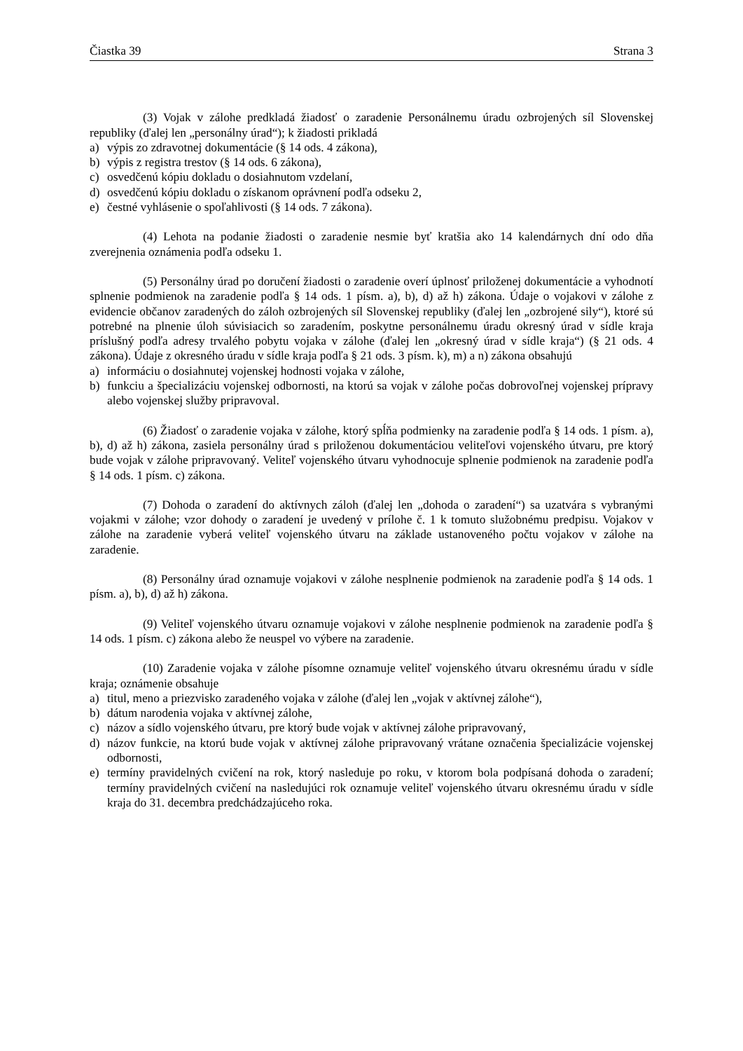Čiastka 39 Strana 3
(3) Vojak v zálohe predkladá žiadosť o zaradenie Personálnemu úradu ozbrojených síl Slovenskej republiky (ďalej len „personálny úrad“); k žiadosti prikladá
a) výpis zo zdravotnej dokumentácie (§ 14 ods. 4 zákona),
b) výpis z registra trestov (§ 14 ods. 6 zákona),
c) osvedčenú kópiu dokladu o dosiahnutom vzdelaní,
d) osvedčenú kópiu dokladu o získanom oprávnení podľa odseku 2,
e) čestné vyhlásenie o spoľahlivosti (§ 14 ods. 7 zákona).
(4) Lehota na podanie žiadosti o zaradenie nesmie byť kratšia ako 14 kalendárnych dní odo dňa zverejnenia oznámenia podľa odseku 1.
(5) Personálny úrad po doručení žiadosti o zaradenie overí úplnosť priloženej dokumentácie a vyhodnotí splnenie podmienok na zaradenie podľa § 14 ods. 1 písm. a), b), d) až h) zákona. Údaje o vojakovi v zálohe z evidencie občanov zaradených do záloh ozbrojených síl Slovenskej republiky (ďalej len „ozbrojené sily“), ktoré sú potrebné na plnenie úloh súvisiacich so zaradením, poskytne personálnemu úradu okresný úrad v sídle kraja príslušný podľa adresy trvalého pobytu vojaka v zálohe (ďalej len „okresný úrad v sídle kraja“) (§ 21 ods. 4 zákona). Údaje z okresného úradu v sídle kraja podľa § 21 ods. 3 písm. k), m) a n) zákona obsahujú
a) informáciu o dosiahnutej vojenskej hodnosti vojaka v zálohe,
b) funkciu a špecializáciu vojenskej odbornosti, na ktorú sa vojak v zálohe počas dobrovoľnej vojenskej prípravy alebo vojenskej služby pripravoval.
(6) Žiadosť o zaradenie vojaka v zálohe, ktorý spĺňa podmienky na zaradenie podľa § 14 ods. 1 písm. a), b), d) až h) zákona, zasiela personálny úrad s priloženou dokumentáciou veliteľovi vojenského útvaru, pre ktorý bude vojak v zálohe pripravovaný. Veliteľ vojenského útvaru vyhodnocuje splnenie podmienok na zaradenie podľa § 14 ods. 1 písm. c) zákona.
(7) Dohoda o zaradení do aktívnych záloh (ďalej len „dohoda o zaradení“) sa uzatvára s vybranými vojakmi v zálohe; vzor dohody o zaradení je uvedený v prílohe č. 1 k tomuto služobnému predpisu. Vojakov v zálohe na zaradenie vyberá veliteľ vojenského útvaru na základe ustanoveného počtu vojakov v zálohe na zaradenie.
(8) Personálny úrad oznamuje vojakovi v zálohe nesplnenie podmienok na zaradenie podľa § 14 ods. 1 písm. a), b), d) až h) zákona.
(9) Veliteľ vojenského útvaru oznamuje vojakovi v zálohe nesplnenie podmienok na zaradenie podľa § 14 ods. 1 písm. c) zákona alebo že neuspel vo výbere na zaradenie.
(10) Zaradenie vojaka v zálohe písomne oznamuje veliteľ vojenského útvaru okresnému úradu v sídle kraja; oznámenie obsahuje
a) titul, meno a priezvisko zaradeného vojaka v zálohe (ďalej len „vojak v aktívnej zálohe“),
b) dátum narodenia vojaka v aktívnej zálohe,
c) názov a sídlo vojenského útvaru, pre ktorý bude vojak v aktívnej zálohe pripravovaný,
d) názov funkcie, na ktorú bude vojak v aktívnej zálohe pripravovaný vrátane označenia špecializácie vojenskej odbornosti,
e) termíny pravidelných cvičení na rok, ktorý nasleduje po roku, v ktorom bola podpísaná dohoda o zaradení; termíny pravidelných cvičení na nasledujúci rok oznamuje veliteľ vojenského útvaru okresnému úradu v sídle kraja do 31. decembra predchádzajúceho roka.